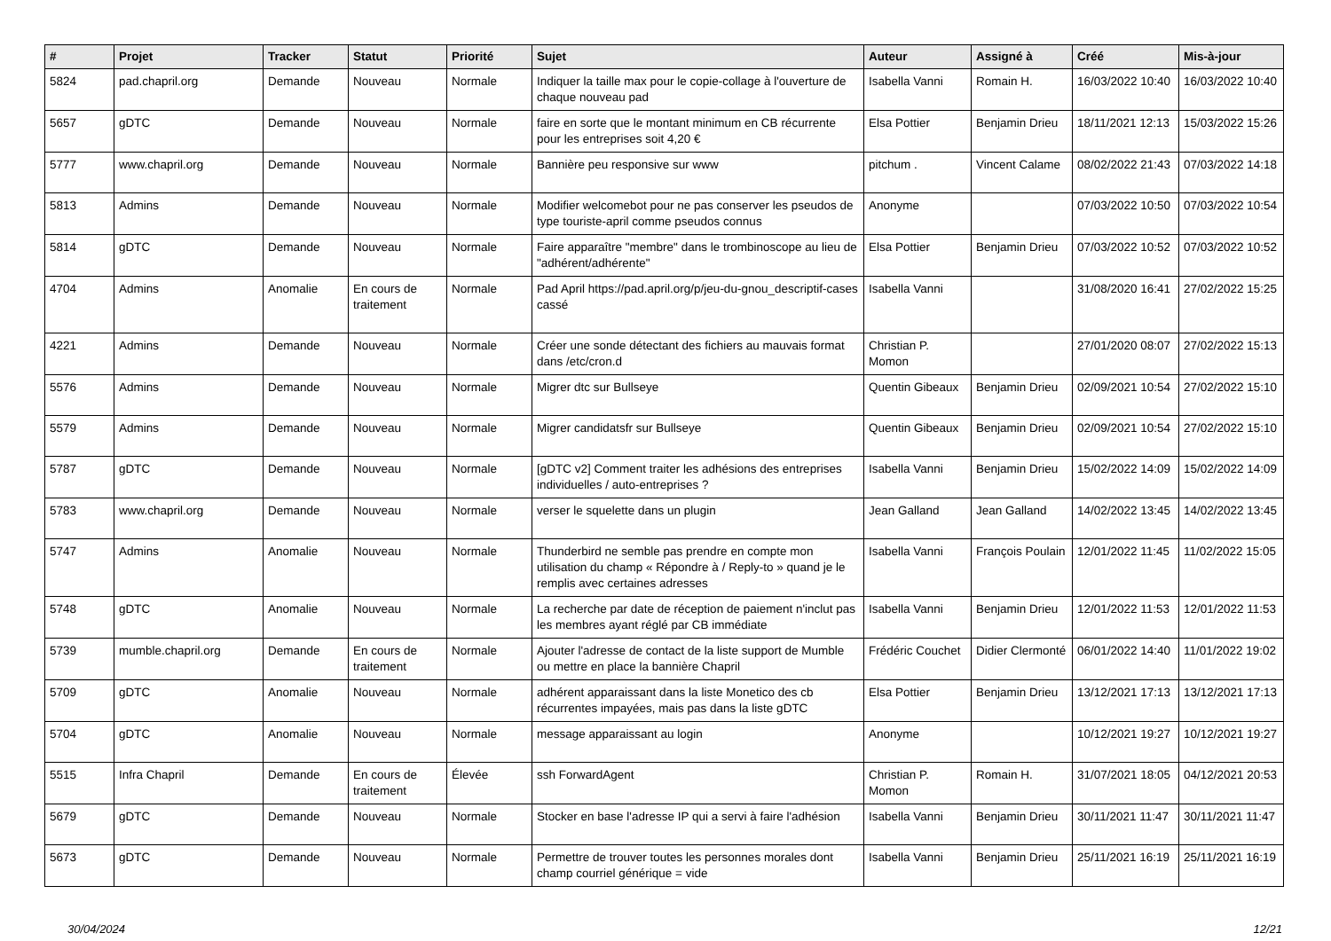| # | Projet | Tracker | Statut | Priorité | Sujet | Auteur | Assigné à | Créé | Mis-à-jour |
| --- | --- | --- | --- | --- | --- | --- | --- | --- | --- |
| 5824 | pad.chapril.org | Demande | Nouveau | Normale | Indiquer la taille max pour le copie-collage à l'ouverture de chaque nouveau pad | Isabella Vanni | Romain H. | 16/03/2022 10:40 | 16/03/2022 10:40 |
| 5657 | gDTC | Demande | Nouveau | Normale | faire en sorte que le montant minimum en CB récurrente pour les entreprises soit 4,20 € | Elsa Pottier | Benjamin Drieu | 18/11/2021 12:13 | 15/03/2022 15:26 |
| 5777 | www.chapril.org | Demande | Nouveau | Normale | Bannière peu responsive sur www | pitchum . | Vincent Calame | 08/02/2022 21:43 | 07/03/2022 14:18 |
| 5813 | Admins | Demande | Nouveau | Normale | Modifier welcomebot pour ne pas conserver les pseudos de type touriste-april comme pseudos connus | Anonyme | | 07/03/2022 10:50 | 07/03/2022 10:54 |
| 5814 | gDTC | Demande | Nouveau | Normale | Faire apparaître "membre" dans le trombinoscope au lieu de "adhérent/adhérente" | Elsa Pottier | Benjamin Drieu | 07/03/2022 10:52 | 07/03/2022 10:52 |
| 4704 | Admins | Anomalie | En cours de traitement | Normale | Pad April https://pad.april.org/p/jeu-du-gnou_descriptif-cases cassé | Isabella Vanni | | 31/08/2020 16:41 | 27/02/2022 15:25 |
| 4221 | Admins | Demande | Nouveau | Normale | Créer une sonde détectant des fichiers au mauvais format dans /etc/cron.d | Christian P. Momon | | 27/01/2020 08:07 | 27/02/2022 15:13 |
| 5576 | Admins | Demande | Nouveau | Normale | Migrer dtc sur Bullseye | Quentin Gibeaux | Benjamin Drieu | 02/09/2021 10:54 | 27/02/2022 15:10 |
| 5579 | Admins | Demande | Nouveau | Normale | Migrer candidatsfr sur Bullseye | Quentin Gibeaux | Benjamin Drieu | 02/09/2021 10:54 | 27/02/2022 15:10 |
| 5787 | gDTC | Demande | Nouveau | Normale | [gDTC v2] Comment traiter les adhésions des entreprises individuelles / auto-entreprises ? | Isabella Vanni | Benjamin Drieu | 15/02/2022 14:09 | 15/02/2022 14:09 |
| 5783 | www.chapril.org | Demande | Nouveau | Normale | verser le squelette dans un plugin | Jean Galland | Jean Galland | 14/02/2022 13:45 | 14/02/2022 13:45 |
| 5747 | Admins | Anomalie | Nouveau | Normale | Thunderbird ne semble pas prendre en compte mon utilisation du champ « Répondre à / Reply-to » quand je le remplis avec certaines adresses | Isabella Vanni | François Poulain | 12/01/2022 11:45 | 11/02/2022 15:05 |
| 5748 | gDTC | Anomalie | Nouveau | Normale | La recherche par date de réception de paiement n'inclut pas les membres ayant réglé par CB immédiate | Isabella Vanni | Benjamin Drieu | 12/01/2022 11:53 | 12/01/2022 11:53 |
| 5739 | mumble.chapril.org | Demande | En cours de traitement | Normale | Ajouter l'adresse de contact de la liste support de Mumble ou mettre en place la bannière Chapril | Frédéric Couchet | Didier Clermonté | 06/01/2022 14:40 | 11/01/2022 19:02 |
| 5709 | gDTC | Anomalie | Nouveau | Normale | adhérent apparaissant dans la liste Monetico des cb récurrentes impayées, mais pas dans la liste gDTC | Elsa Pottier | Benjamin Drieu | 13/12/2021 17:13 | 13/12/2021 17:13 |
| 5704 | gDTC | Anomalie | Nouveau | Normale | message apparaissant au login | Anonyme | | 10/12/2021 19:27 | 10/12/2021 19:27 |
| 5515 | Infra Chapril | Demande | En cours de traitement | Élevée | ssh ForwardAgent | Christian P. Momon | Romain H. | 31/07/2021 18:05 | 04/12/2021 20:53 |
| 5679 | gDTC | Demande | Nouveau | Normale | Stocker en base l'adresse IP qui a servi à faire l'adhésion | Isabella Vanni | Benjamin Drieu | 30/11/2021 11:47 | 30/11/2021 11:47 |
| 5673 | gDTC | Demande | Nouveau | Normale | Permettre de trouver toutes les personnes morales dont champ courriel générique = vide | Isabella Vanni | Benjamin Drieu | 25/11/2021 16:19 | 25/11/2021 16:19 |
30/04/2024 12/21